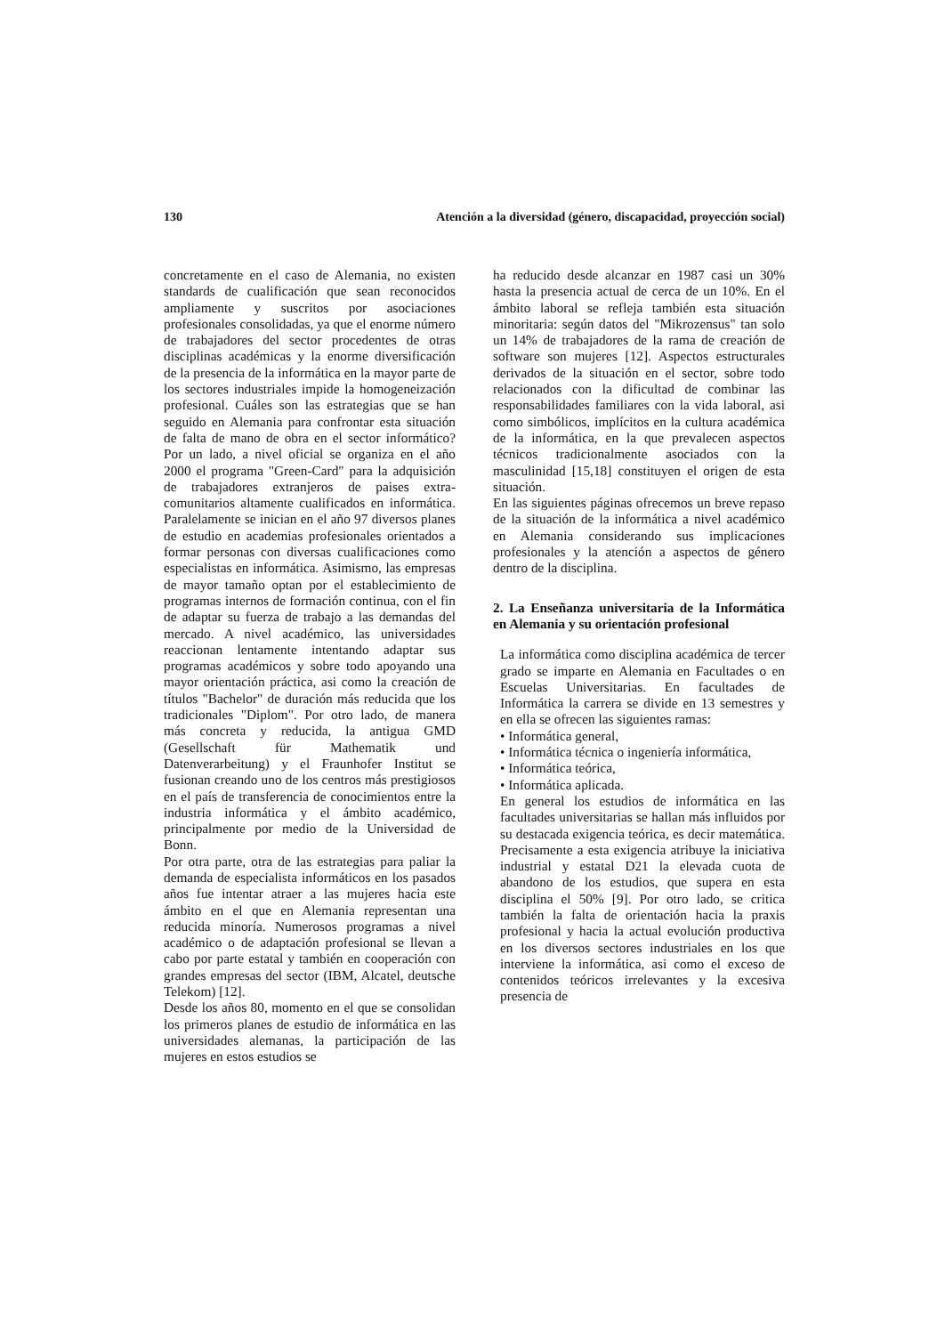130 Atención a la diversidad (género, discapacidad, proyección social)
concretamente en el caso de Alemania, no existen standards de cualificación que sean reconocidos ampliamente y suscritos por asociaciones profesionales consolidadas, ya que el enorme número de trabajadores del sector procedentes de otras disciplinas académicas y la enorme diversificación de la presencia de la informática en la mayor parte de los sectores industriales impide la homogeneización profesional. Cuáles son las estrategias que se han seguido en Alemania para confrontar esta situación de falta de mano de obra en el sector informático? Por un lado, a nivel oficial se organiza en el año 2000 el programa "Green-Card" para la adquisición de trabajadores extranjeros de paises extra-comunitarios altamente cualificados en informática. Paralelamente se inician en el año 97 diversos planes de estudio en academias profesionales orientados a formar personas con diversas cualificaciones como especialistas en informática. Asimismo, las empresas de mayor tamaño optan por el establecimiento de programas internos de formación continua, con el fin de adaptar su fuerza de trabajo a las demandas del mercado. A nivel académico, las universidades reaccionan lentamente intentando adaptar sus programas académicos y sobre todo apoyando una mayor orientación práctica, asi como la creación de títulos "Bachelor" de duración más reducida que los tradicionales "Diplom". Por otro lado, de manera más concreta y reducida, la antigua GMD (Gesellschaft für Mathematik und Datenverarbeitung) y el Fraunhofer Institut se fusionan creando uno de los centros más prestigiosos en el país de transferencia de conocimientos entre la industria informática y el ámbito académico, principalmente por medio de la Universidad de Bonn.
Por otra parte, otra de las estrategias para paliar la demanda de especialista informáticos en los pasados años fue intentar atraer a las mujeres hacia este ámbito en el que en Alemania representan una reducida minoría. Numerosos programas a nivel académico o de adaptación profesional se llevan a cabo por parte estatal y también en cooperación con grandes empresas del sector (IBM, Alcatel, deutsche Telekom) [12].
Desde los años 80, momento en el que se consolidan los primeros planes de estudio de informática en las universidades alemanas, la participación de las mujeres en estos estudios se
ha reducido desde alcanzar en 1987 casi un 30% hasta la presencia actual de cerca de un 10%. En el ámbito laboral se refleja también esta situación minoritaria: según datos del "Mikrozensus" tan solo un 14% de trabajadores de la rama de creación de software son mujeres [12]. Aspectos estructurales derivados de la situación en el sector, sobre todo relacionados con la dificultad de combinar las responsabilidades familiares con la vida laboral, asi como simbólicos, implícitos en la cultura académica de la informática, en la que prevalecen aspectos técnicos tradicionalmente asociados con la masculinidad [15,18] constituyen el origen de esta situación.
En las siguientes páginas ofrecemos un breve repaso de la situación de la informática a nivel académico en Alemania considerando sus implicaciones profesionales y la atención a aspectos de género dentro de la disciplina.
2. La Enseñanza universitaria de la Informática en Alemania y su orientación profesional
La informática como disciplina académica de tercer grado se imparte en Alemania en Facultades o en Escuelas Universitarias. En facultades de Informática la carrera se divide en 13 semestres y en ella se ofrecen las siguientes ramas:
• Informática general,
• Informática técnica o ingeniería informática,
• Informática teórica,
• Informática aplicada.
En general los estudios de informática en las facultades universitarias se hallan más influidos por su destacada exigencia teórica, es decir matemática. Precisamente a esta exigencia atribuye la iniciativa industrial y estatal D21 la elevada cuota de abandono de los estudios, que supera en esta disciplina el 50% [9]. Por otro lado, se critica también la falta de orientación hacia la praxis profesional y hacia la actual evolución productiva en los diversos sectores industriales en los que interviene la informática, asi como el exceso de contenidos teóricos irrelevantes y la excesiva presencia de